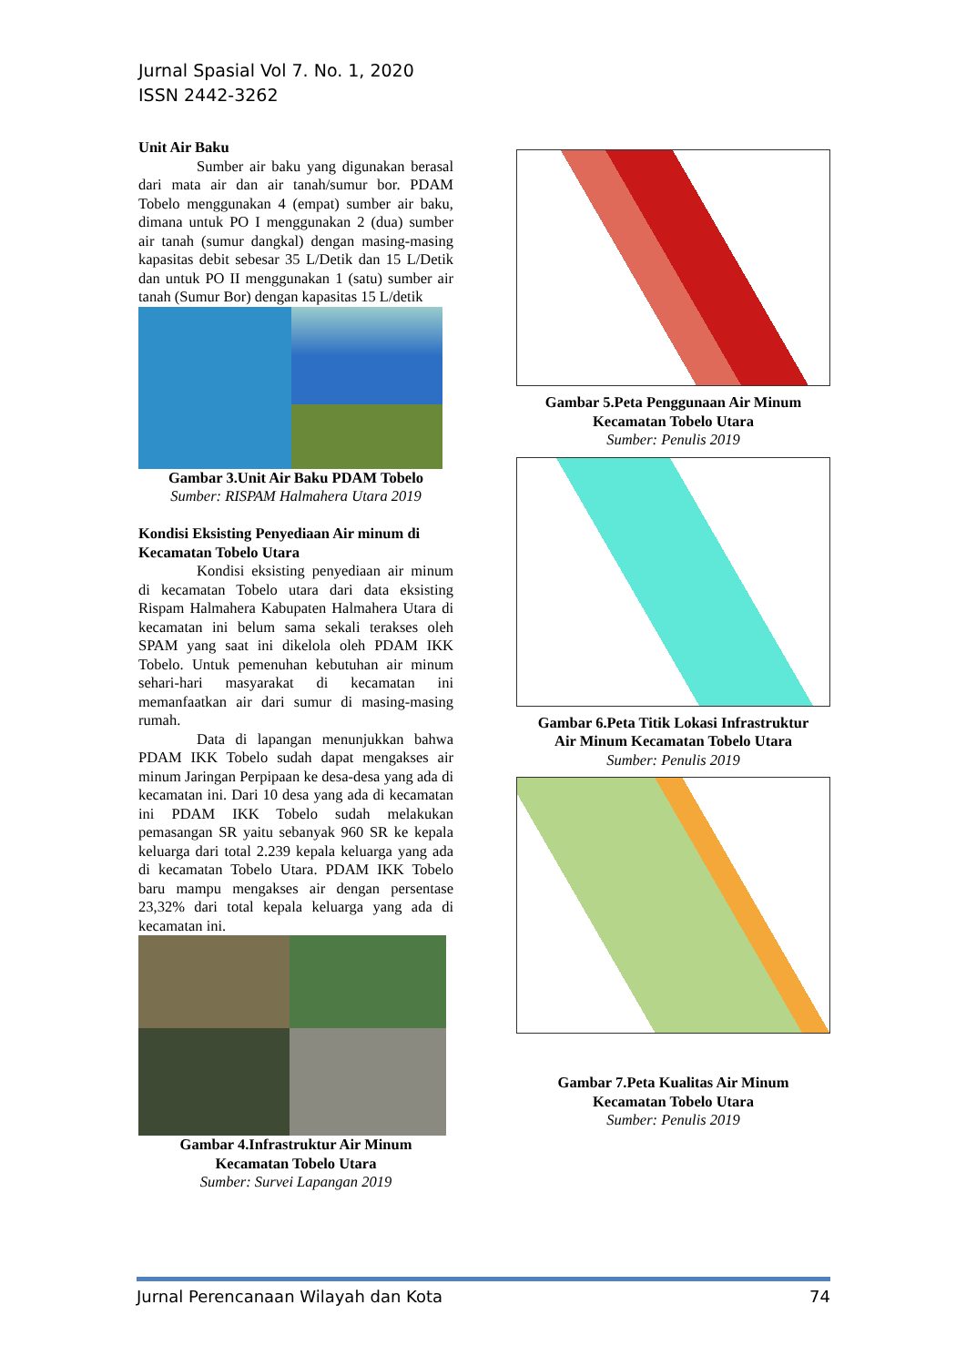Jurnal Spasial Vol 7. No. 1, 2020
ISSN 2442-3262
Unit Air Baku
Sumber air baku yang digunakan berasal dari mata air dan air tanah/sumur bor. PDAM Tobelo menggunakan 4 (empat) sumber air baku, dimana untuk PO I menggunakan 2 (dua) sumber air tanah (sumur dangkal) dengan masing-masing kapasitas debit sebesar 35 L/Detik dan 15 L/Detik dan untuk PO II menggunakan 1 (satu) sumber air tanah (Sumur Bor) dengan kapasitas 15 L/detik
Gambar 3.Unit Air Baku PDAM Tobelo
Sumber: RISPAM Halmahera Utara 2019
Kondisi Eksisting Penyediaan Air minum di Kecamatan Tobelo Utara
Kondisi eksisting penyediaan air minum di kecamatan Tobelo utara dari data eksisting Rispam Halmahera Kabupaten Halmahera Utara di kecamatan ini belum sama sekali terakses oleh SPAM yang saat ini dikelola oleh PDAM IKK Tobelo. Untuk pemenuhan kebutuhan air minum sehari-hari masyarakat di kecamatan ini memanfaatkan air dari sumur di masing-masing rumah.
Data di lapangan menunjukkan bahwa PDAM IKK Tobelo sudah dapat mengakses air minum Jaringan Perpipaan ke desa-desa yang ada di kecamatan ini. Dari 10 desa yang ada di kecamatan ini PDAM IKK Tobelo sudah melakukan pemasangan SR yaitu sebanyak 960 SR ke kepala keluarga dari total 2.239 kepala keluarga yang ada di kecamatan Tobelo Utara. PDAM IKK Tobelo baru mampu mengakses air dengan persentase 23,32% dari total kepala keluarga yang ada di kecamatan ini.
Gambar 4.Infrastruktur Air Minum
Kecamatan Tobelo Utara
Sumber: Survei Lapangan 2019
Gambar 5.Peta Penggunaan Air Minum
Kecamatan Tobelo Utara
Sumber: Penulis 2019
Gambar 6.Peta Titik Lokasi Infrastruktur
Air Minum Kecamatan Tobelo Utara
Sumber: Penulis 2019
Gambar 7.Peta Kualitas Air Minum
Kecamatan Tobelo Utara
Sumber: Penulis 2019
Jurnal Perencanaan Wilayah dan Kota 74